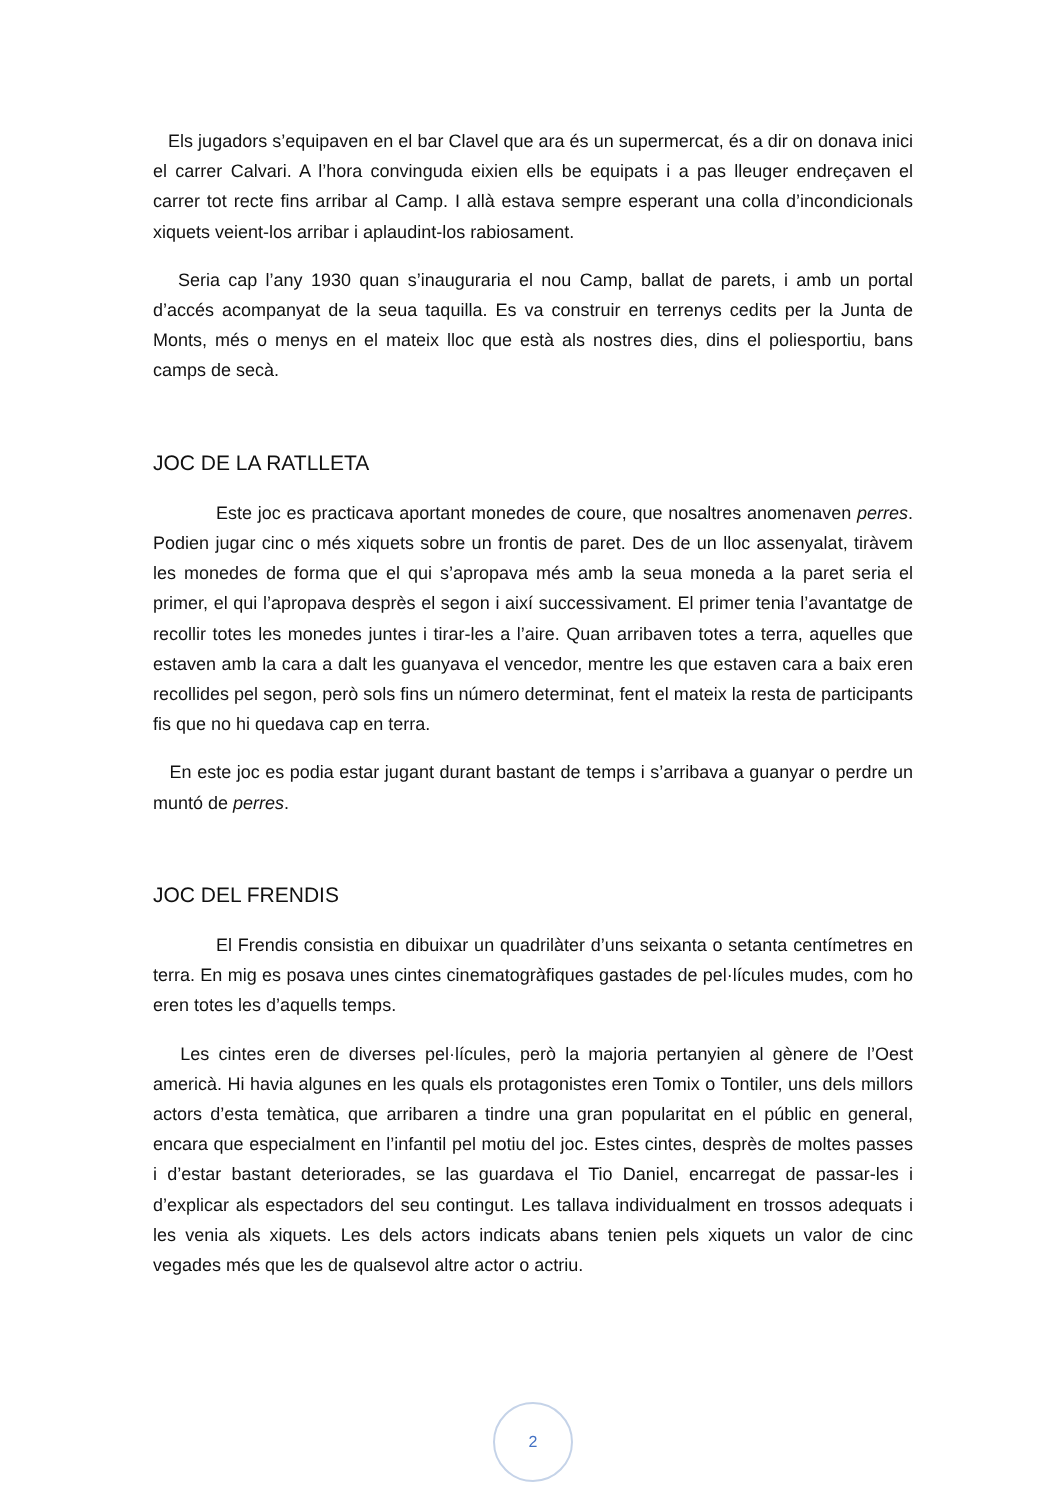Els jugadors s’equipaven en el bar Clavel que ara és un supermercat, és a dir on donava inici el carrer Calvari. A l’hora convinguda eixien ells be equipats i a pas lleuger endreçaven el carrer tot recte fins arribar al Camp. I allà estava sempre esperant una colla d’incondicionals xiquets veient-los arribar i aplaudint-los rabiosament.
Seria cap l’any 1930 quan s’inauguraria el nou Camp, ballat de parets, i amb un portal d’accés acompanyat de la seua taquilla. Es va construir en terrenys cedits per la Junta de Monts, més o menys en el mateix lloc que està als nostres dies, dins el poliesportiu, bans camps de secà.
JOC DE LA RATLLETA
Este joc es practicava aportant monedes de coure, que nosaltres anomenaven perres. Podien jugar cinc o més xiquets sobre un frontis de paret. Des de un lloc assenyalat, tiràvem les monedes de forma que el qui s’apropava més amb la seua moneda a la paret seria el primer, el qui l’apropava desprès el segon i així successivament. El primer tenia l’avantatge de recollir totes les monedes juntes i tirar-les a l’aire. Quan arribaven totes a terra, aquelles que estaven amb la cara a dalt les guanyava el vencedor, mentre les que estaven cara a baix eren recollides pel segon, però sols fins un número determinat, fent el mateix la resta de participants fis que no hi quedava cap en terra.
En este joc es podia estar jugant durant bastant de temps i s’arribava a guanyar o perdre un muntó de perres.
JOC DEL FRENDIS
El Frendis consistia en dibuixar un quadrilàter d’uns seixanta o setanta centímetres en terra. En mig es posava unes cintes cinematogràfiques gastades de pel·lícules mudes, com ho eren totes les d’aquells temps.
Les cintes eren de diverses pel·lícules, però la majoria pertanyien al gènere de l’Oest americà. Hi havia algunes en les quals els protagonistes eren Tomix o Tontiler, uns dels millors actors d’esta temàtica, que arribaren a tindre una gran popularitat en el públic en general, encara que especialment en l’infantil pel motiu del joc. Estes cintes, desprès de moltes passes i d’estar bastant deteriorades, se las guardava el Tio Daniel, encarregat de passar-les i d’explicar als espectadors del seu contingut. Les tallava individualment en trossos adequats i les venia als xiquets. Les dels actors indicats abans tenien pels xiquets un valor de cinc vegades més que les de qualsevol altre actor o actriu.
2